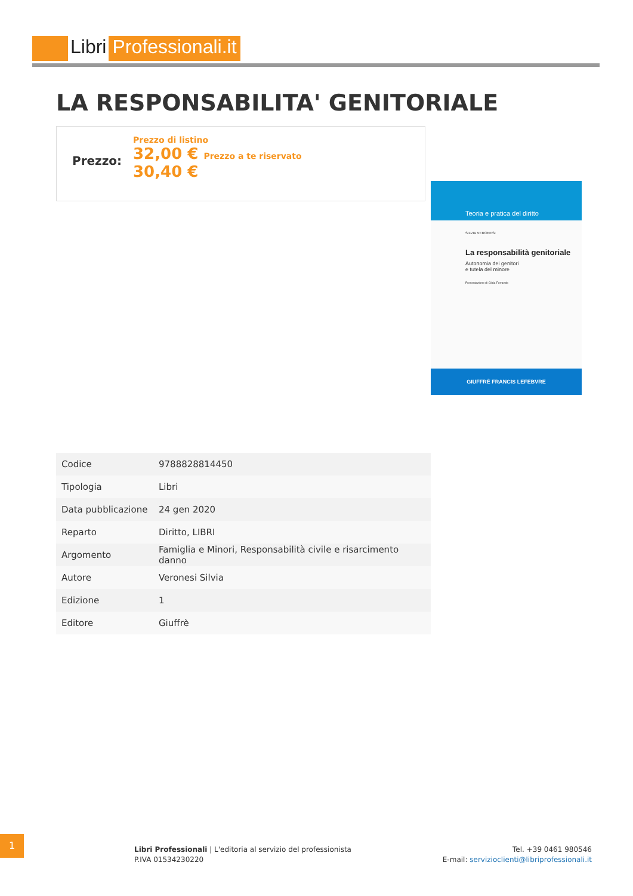Libri Professionali.it
LA RESPONSABILITA' GENITORIALE
Prezzo:
Prezzo di listino
32,00 € Prezzo a te riservato
30,40 €
Teoria e pratica del diritto
SILVIA VERONESI
La responsabilità genitoriale
Autonomia dei genitori
e tutela del minore
Presentazione di Gilda Ferrando
GIUFFRÈ FRANCIS LEFEBVRE
| Codice | 9788828814450 |
| Tipologia | Libri |
| Data pubblicazione | 24 gen 2020 |
| Reparto | Diritto, LIBRI |
| Argomento | Famiglia e Minori, Responsabilità civile e risarcimento danno |
| Autore | Veronesi Silvia |
| Edizione | 1 |
| Editore | Giuffrè |
1
Libri Professionali | L'editoria al servizio del professionista
P.IVA 01534230220
Tel. +39 0461 980546
E-mail: servizioclienti@libriprofessionali.it